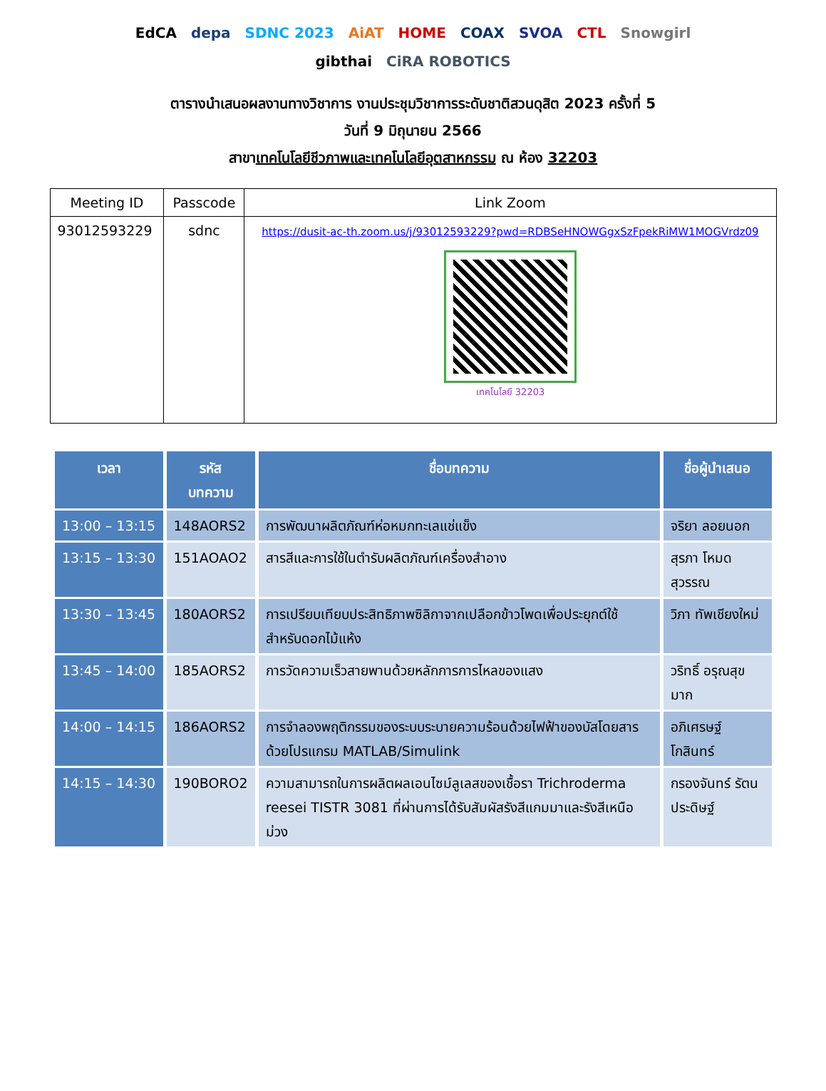EdCA depa SDNC 2023 AiAT HOME COAX SVOA CTL Snowgirl gibthai CiRA ROBOTICS
ตารางนำเสนอผลงานทางวิชาการ งานประชุมวิชาการระดับชาติสวนดุสิต 2023 ครั้งที่ 5
วันที่ 9 มิถุนายน 2566
สาขาเทคโนโลยีชีวภาพและเทคโนโลยีอุตสาหกรรม ณ ห้อง 32203
| Meeting ID | Passcode | Link Zoom |
| --- | --- | --- |
| 93012593229 | sdnc | https://dusit-ac-th.zoom.us/j/93012593229?pwd=RDBSeHNOWGgxSzFpekRiMW1MOGVrdz09 เทคโนโลยี 32203 |
| เวลา | รหัส บทความ | ชื่อบทความ | ชื่อผู้นำเสนอ |
| --- | --- | --- | --- |
| 13:00 – 13:15 | 148AORS2 | การพัฒนาผลิตภัณฑ์ห่อหมกทะเลแช่แข็ง | จริยา ลอยนอก |
| 13:15 – 13:30 | 151AOAO2 | สารสีและการใช้ในตำรับผลิตภัณฑ์เครื่องสำอาง | สุรภา โหมดสุวรรณ |
| 13:30 – 13:45 | 180AORS2 | การเปรียบเทียบประสิทธิภาพซิลิกาจากเปลือกข้าวโพดเพื่อประยุกต์ใช้สำหรับดอกไม้แห้ง | วิภา ทัพเชียงใหม่ |
| 13:45 – 14:00 | 185AORS2 | การวัดความเร็วสายพานด้วยหลักการการไหลของแสง | วริทธิ์ อรุณสุขมาก |
| 14:00 – 14:15 | 186AORS2 | การจำลองพฤติกรรมของระบบระบายความร้อนด้วยไฟฟ้าของบัสโดยสารด้วยโปรแกรม MATLAB/Simulink | อภิเศรษฐ์ โกสินทร์ |
| 14:15 – 14:30 | 190BORO2 | ความสามารถในการผลิตผลเอนไซม์ลูเลสของเชื้อรา Trichroderma reesei TISTR 3081 ที่ผ่านการได้รับสัมผัสรังสีแกมมาและรังสีเหนือม่วง | กรองจันทร์ รัตนประดิษฐ์ |